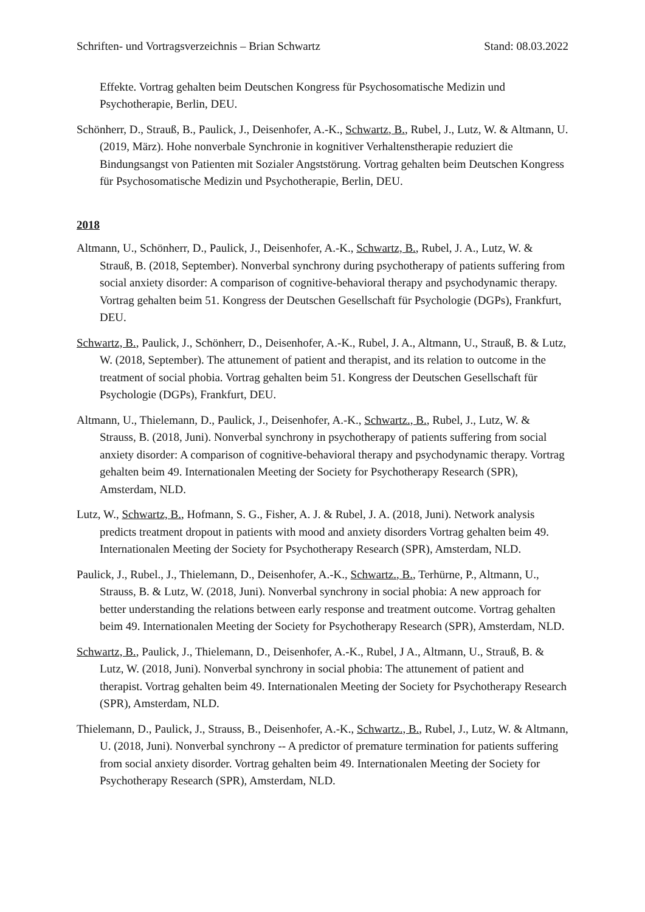Schriften- und Vortragsverzeichnis – Brian Schwartz Stand: 08.03.2022
Effekte. Vortrag gehalten beim Deutschen Kongress für Psychosomatische Medizin und Psychotherapie, Berlin, DEU.
Schönherr, D., Strauß, B., Paulick, J., Deisenhofer, A.-K., Schwartz, B., Rubel, J., Lutz, W. & Altmann, U. (2019, März). Hohe nonverbale Synchronie in kognitiver Verhaltenstherapie reduziert die Bindungsangst von Patienten mit Sozialer Angststörung. Vortrag gehalten beim Deutschen Kongress für Psychosomatische Medizin und Psychotherapie, Berlin, DEU.
2018
Altmann, U., Schönherr, D., Paulick, J., Deisenhofer, A.-K., Schwartz, B., Rubel, J. A., Lutz, W. & Strauß, B. (2018, September). Nonverbal synchrony during psychotherapy of patients suffering from social anxiety disorder: A comparison of cognitive-behavioral therapy and psychodynamic therapy. Vortrag gehalten beim 51. Kongress der Deutschen Gesellschaft für Psychologie (DGPs), Frankfurt, DEU.
Schwartz, B., Paulick, J., Schönherr, D., Deisenhofer, A.-K., Rubel, J. A., Altmann, U., Strauß, B. & Lutz, W. (2018, September). The attunement of patient and therapist, and its relation to outcome in the treatment of social phobia. Vortrag gehalten beim 51. Kongress der Deutschen Gesellschaft für Psychologie (DGPs), Frankfurt, DEU.
Altmann, U., Thielemann, D., Paulick, J., Deisenhofer, A.-K., Schwartz., B., Rubel, J., Lutz, W. & Strauss, B. (2018, Juni). Nonverbal synchrony in psychotherapy of patients suffering from social anxiety disorder: A comparison of cognitive-behavioral therapy and psychodynamic therapy. Vortrag gehalten beim 49. Internationalen Meeting der Society for Psychotherapy Research (SPR), Amsterdam, NLD.
Lutz, W., Schwartz, B., Hofmann, S. G., Fisher, A. J. & Rubel, J. A. (2018, Juni). Network analysis predicts treatment dropout in patients with mood and anxiety disorders Vortrag gehalten beim 49. Internationalen Meeting der Society for Psychotherapy Research (SPR), Amsterdam, NLD.
Paulick, J., Rubel., J., Thielemann, D., Deisenhofer, A.-K., Schwartz., B., Terhürne, P., Altmann, U., Strauss, B. & Lutz, W. (2018, Juni). Nonverbal synchrony in social phobia: A new approach for better understanding the relations between early response and treatment outcome. Vortrag gehalten beim 49. Internationalen Meeting der Society for Psychotherapy Research (SPR), Amsterdam, NLD.
Schwartz, B., Paulick, J., Thielemann, D., Deisenhofer, A.-K., Rubel, J A., Altmann, U., Strauß, B. & Lutz, W. (2018, Juni). Nonverbal synchrony in social phobia: The attunement of patient and therapist. Vortrag gehalten beim 49. Internationalen Meeting der Society for Psychotherapy Research (SPR), Amsterdam, NLD.
Thielemann, D., Paulick, J., Strauss, B., Deisenhofer, A.-K., Schwartz., B., Rubel, J., Lutz, W. & Altmann, U. (2018, Juni). Nonverbal synchrony -- A predictor of premature termination for patients suffering from social anxiety disorder. Vortrag gehalten beim 49. Internationalen Meeting der Society for Psychotherapy Research (SPR), Amsterdam, NLD.